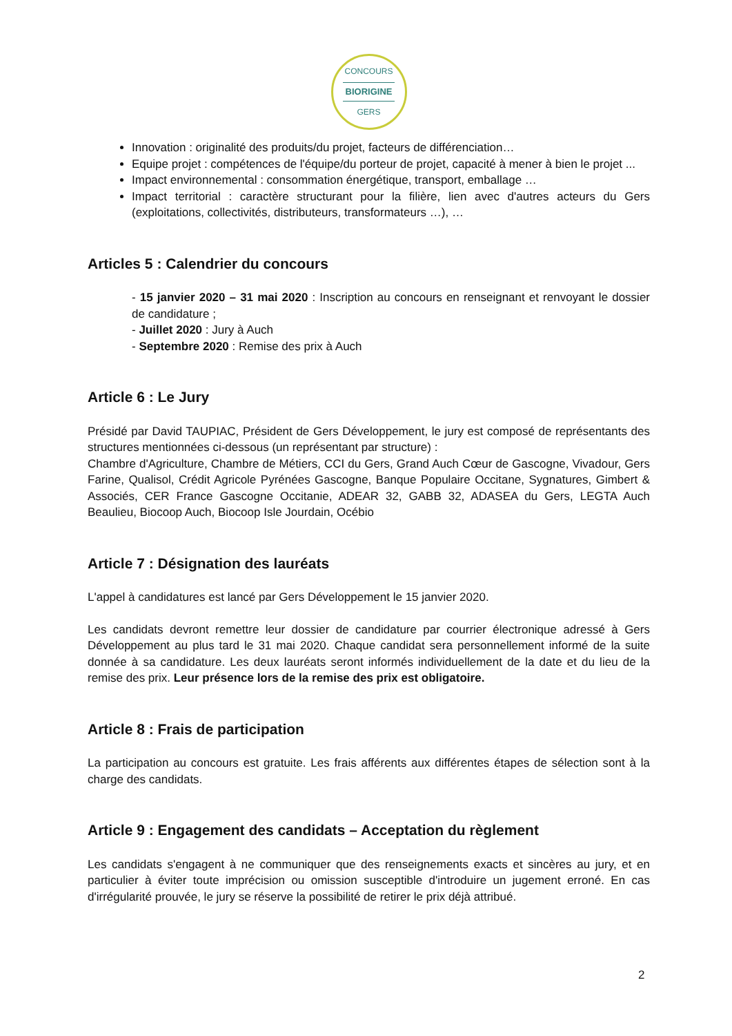CONCOURS
BIORIGINE
GERS
Innovation : originalité des produits/du projet, facteurs de différenciation…
Equipe projet : compétences de l'équipe/du porteur de projet, capacité à mener à bien le projet ...
Impact environnemental : consommation énergétique, transport, emballage …
Impact territorial : caractère structurant pour la filière, lien avec d'autres acteurs du Gers (exploitations, collectivités, distributeurs, transformateurs …), …
Articles 5 : Calendrier du concours
- 15 janvier 2020 – 31 mai 2020 : Inscription au concours en renseignant et renvoyant le dossier de candidature ;
- Juillet 2020 : Jury à Auch
- Septembre 2020 : Remise des prix à Auch
Article 6 : Le Jury
Présidé par David TAUPIAC, Président de Gers Développement, le jury est composé de représentants des structures mentionnées ci-dessous (un représentant par structure) :
Chambre d'Agriculture, Chambre de Métiers, CCI du Gers, Grand Auch Cœur de Gascogne, Vivadour, Gers Farine, Qualisol, Crédit Agricole Pyrénées Gascogne, Banque Populaire Occitane, Sygnatures, Gimbert & Associés, CER France Gascogne Occitanie, ADEAR 32, GABB 32, ADASEA du Gers, LEGTA Auch Beaulieu, Biocoop Auch, Biocoop Isle Jourdain, Océbio
Article 7 : Désignation des lauréats
L'appel à candidatures est lancé par Gers Développement le 15 janvier 2020.
Les candidats devront remettre leur dossier de candidature par courrier électronique adressé à Gers Développement au plus tard le 31 mai 2020. Chaque candidat sera personnellement informé de la suite donnée à sa candidature. Les deux lauréats seront informés individuellement de la date et du lieu de la remise des prix. Leur présence lors de la remise des prix est obligatoire.
Article 8 : Frais de participation
La participation au concours est gratuite. Les frais afférents aux différentes étapes de sélection sont à la charge des candidats.
Article 9 : Engagement des candidats – Acceptation du règlement
Les candidats s'engagent à ne communiquer que des renseignements exacts et sincères au jury, et en particulier à éviter toute imprécision ou omission susceptible d'introduire un jugement erroné. En cas d'irrégularité prouvée, le jury se réserve la possibilité de retirer le prix déjà attribué.
2